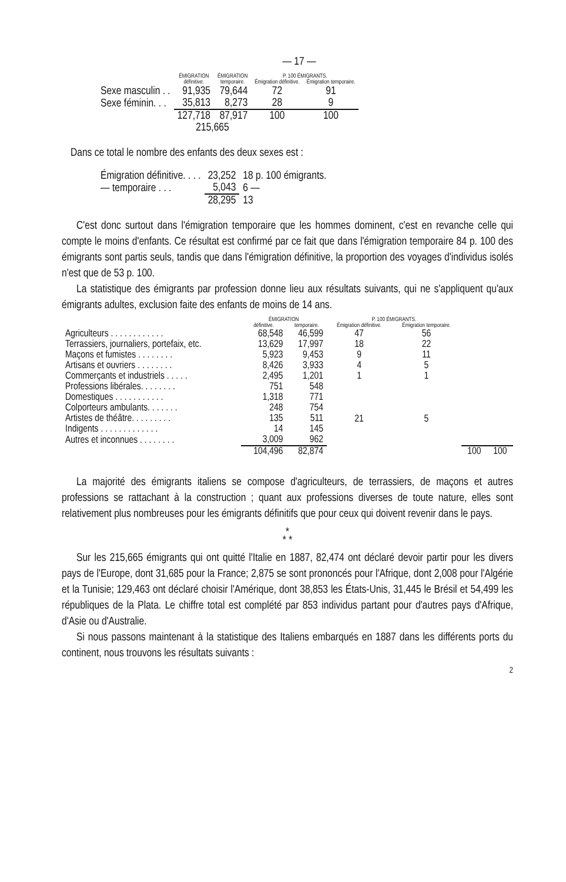— 17 —
| | ÉMIGRATION | ÉMIGRATION | P. 100 ÉMIGRANTS. | |
| --- | --- | --- | --- | --- |
| | définitive. | temporaire. | Émigration définitive. | Émigration temporaire. |
| Sexe masculin . . | 91,935 | 79,644 | 72 | 91 |
| Sexe féminin. . . | 35,813 | 8,273 | 28 | 9 |
| | 127,718 | 87,917 | 100 | 100 |
| | 215,665 | | | |
Dans ce total le nombre des enfants des deux sexes est :
| Émigration définitive. . . . | 23,252 | 18 p. 100 émigrants. |
| — temporaire . . . | 5,043 | 6 — |
| | 28,295 | 13 |
C'est donc surtout dans l'émigration temporaire que les hommes dominent, c'est en revanche celle qui compte le moins d'enfants. Ce résultat est confirmé par ce fait que dans l'émigration temporaire 84 p. 100 des émigrants sont partis seuls, tandis que dans l'émigration définitive, la proportion des voyages d'individus isolés n'est que de 53 p. 100.
La statistique des émigrants par profession donne lieu aux résultats suivants, qui ne s'appliquent qu'aux émigrants adultes, exclusion faite des enfants de moins de 14 ans.
| | ÉMIGRATION | | P. 100 ÉMIGRANTS. | | | |
| --- | --- | --- | --- | --- | --- | --- |
| | définitive. | temporaire. | Émigration définitive. | Émigration temporaire. | | |
| Agriculteurs . . . . . . . . . . . . | 68,548 | 46,599 | 47 | 56 | | |
| Terrassiers, journaliers, portefaix, etc. | 13,629 | 17,997 | 18 | 22 | | |
| Maçons et fumistes . . . . . . . . | 5,923 | 9,453 | 9 | 11 | | |
| Artisans et ouvriers . . . . . . . . | 8,426 | 3,933 | 4 | 5 | | |
| Commerçants et industriels . . . . . | 2,495 | 1,201 | 1 | 1 | | |
| Professions libérales. . . . . . . . | 751 | 548 | 21 | 5 | | |
| Domestiques . . . . . . . . . . . | 1,318 | 771 | | | | |
| Colporteurs ambulants. . . . . . . | 248 | 754 | | | | |
| Artistes de théâtre. . . . . . . . . | 135 | 511 | | | | |
| Indigents . . . . . . . . . . . . . | 14 | 145 | | | | |
| Autres et inconnues . . . . . . . . | 3,009 | 962 | | | | |
| | 104,496 | 82,874 | | | 100 | 100 |
La majorité des émigrants italiens se compose d'agriculteurs, de terrassiers, de maçons et autres professions se rattachant à la construction ; quant aux professions diverses de toute nature, elles sont relativement plus nombreuses pour les émigrants définitifs que pour ceux qui doivent revenir dans le pays.
*
* *
Sur les 215,665 émigrants qui ont quitté l'Italie en 1887, 82,474 ont déclaré devoir partir pour les divers pays de l'Europe, dont 31,685 pour la France; 2,875 se sont prononcés pour l'Afrique, dont 2,008 pour l'Algérie et la Tunisie; 129,463 ont déclaré choisir l'Amérique, dont 38,853 les États-Unis, 31,445 le Brésil et 54,499 les républiques de la Plata. Le chiffre total est complété par 853 individus partant pour d'autres pays d'Afrique, d'Asie ou d'Australie.
Si nous passons maintenant à la statistique des Italiens embarqués en 1887 dans les différents ports du continent, nous trouvons les résultats suivants :
2